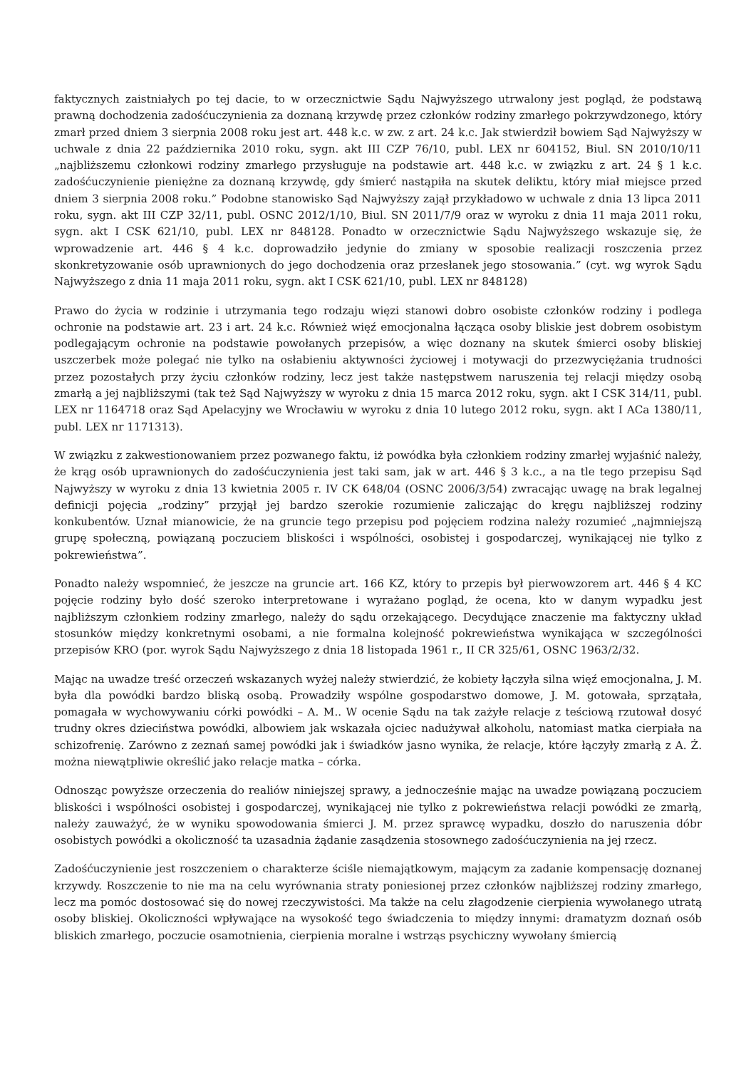faktycznych zaistniałych po tej dacie, to w orzecznictwie Sądu Najwyższego utrwalony jest pogląd, że podstawą prawną dochodzenia zadośćuczynienia za doznaną krzywdę przez członków rodziny zmarłego pokrzywdzonego, który zmarł przed dniem 3 sierpnia 2008 roku jest art. 448 k.c. w zw. z art. 24 k.c. Jak stwierdził bowiem Sąd Najwyższy w uchwale z dnia 22 października 2010 roku, sygn. akt III CZP 76/10, publ. LEX nr 604152, Biul. SN 2010/10/11 „najbliższemu członkowi rodziny zmarłego przysługuje na podstawie art. 448 k.c. w związku z art. 24 § 1 k.c. zadośćuczynienie pieniężne za doznaną krzywdę, gdy śmierć nastąpiła na skutek deliktu, który miał miejsce przed dniem 3 sierpnia 2008 roku.” Podobne stanowisko Sąd Najwyższy zajął przykładowo w uchwale z dnia 13 lipca 2011 roku, sygn. akt III CZP 32/11, publ. OSNC 2012/1/10, Biul. SN 2011/7/9 oraz w wyroku z dnia 11 maja 2011 roku, sygn. akt I CSK 621/10, publ. LEX nr 848128. Ponadto w orzecznictwie Sądu Najwyższego wskazuje się, że wprowadzenie art. 446 § 4 k.c. doprowadziło jedynie do zmiany w sposobie realizacji roszczenia przez skonkretyzowanie osób uprawnionych do jego dochodzenia oraz przesłanek jego stosowania.” (cyt. wg wyrok Sądu Najwyższego z dnia 11 maja 2011 roku, sygn. akt I CSK 621/10, publ. LEX nr 848128)
Prawo do życia w rodzinie i utrzymania tego rodzaju więzi stanowi dobro osobiste członków rodziny i podlega ochronie na podstawie art. 23 i art. 24 k.c. Również więź emocjonalna łącząca osoby bliskie jest dobrem osobistym podlegającym ochronie na podstawie powołanych przepisów, a więc doznany na skutek śmierci osoby bliskiej uszczerbek może polegać nie tylko na osłabieniu aktywności życiowej i motywacji do przezwyciężania trudności przez pozostałych przy życiu członków rodziny, lecz jest także następstwem naruszenia tej relacji między osobą zmarłą a jej najbliższymi (tak też Sąd Najwyższy w wyroku z dnia 15 marca 2012 roku, sygn. akt I CSK 314/11, publ. LEX nr 1164718 oraz Sąd Apelacyjny we Wrocławiu w wyroku z dnia 10 lutego 2012 roku, sygn. akt I ACa 1380/11, publ. LEX nr 1171313).
W związku z zakwestionowaniem przez pozwanego faktu, iż powódka była członkiem rodziny zmarłej wyjaśnić należy, że krąg osób uprawnionych do zadośćuczynienia jest taki sam, jak w art. 446 § 3 k.c., a na tle tego przepisu Sąd Najwyższy w wyroku z dnia 13 kwietnia 2005 r. IV CK 648/04 (OSNC 2006/3/54) zwracając uwagę na brak legalnej definicji pojęcia „rodziny” przyjął jej bardzo szerokie rozumienie zaliczając do kręgu najbliższej rodziny konkubentów. Uznał mianowicie, że na gruncie tego przepisu pod pojęciem rodzina należy rozumieć „najmniejszą grupę społeczną, powiązaną poczuciem bliskości i wspólności, osobistej i gospodarczej, wynikającej nie tylko z pokrewieństwa”.
Ponadto należy wspomnieć, że jeszcze na gruncie art. 166 KZ, który to przepis był pierwowzorem art. 446 § 4 KC pojęcie rodziny było dość szeroko interpretowane i wyrażano pogląd, że ocena, kto w danym wypadku jest najbliższym członkiem rodziny zmarłego, należy do sądu orzekającego. Decydujące znaczenie ma faktyczny układ stosunków między konkretnymi osobami, a nie formalna kolejność pokrewieństwa wynikająca w szczególności przepisów KRO (por. wyrok Sądu Najwyższego z dnia 18 listopada 1961 r., II CR 325/61, OSNC 1963/2/32.
Mając na uwadze treść orzeczeń wskazanych wyżej należy stwierdzić, że kobiety łączyła silna więź emocjonalna, J. M. była dla powódki bardzo bliską osobą. Prowadziły wspólne gospodarstwo domowe, J. M. gotowała, sprzątała, pomagała w wychowywaniu córki powódki – A. M.. W ocenie Sądu na tak zażyłe relacje z teściową rzutował dosyć trudny okres dzieciństwa powódki, albowiem jak wskazała ojciec nadużywał alkoholu, natomiast matka cierpiała na schizofrenię. Zarówno z zeznań samej powódki jak i świadków jasno wynika, że relacje, które łączyły zmarłą z A. Ż. można niewątpliwie określić jako relacje matka – córka.
Odnosząc powyższe orzeczenia do realiów niniejszej sprawy, a jednocześnie mając na uwadze powiązaną poczuciem bliskości i wspólności osobistej i gospodarczej, wynikającej nie tylko z pokrewieństwa relacji powódki ze zmarłą, należy zauważyć, że w wyniku spowodowania śmierci J. M. przez sprawcę wypadku, doszło do naruszenia dóbr osobistych powódki a okoliczność ta uzasadnia żądanie zasądzenia stosownego zadośćuczynienia na jej rzecz.
Zadośćuczynienie jest roszczeniem o charakterze ściśle niemajątkowym, mającym za zadanie kompensację doznanej krzywdy. Roszczenie to nie ma na celu wyrównania straty poniesionej przez członków najbliższej rodziny zmarłego, lecz ma pomóc dostosować się do nowej rzeczywistości. Ma także na celu złagodzenie cierpienia wywołanego utratą osoby bliskiej. Okoliczności wpływające na wysokość tego świadczenia to między innymi: dramatyzm doznań osób bliskich zmarłego, poczucie osamotnienia, cierpienia moralne i wstrząs psychiczny wywołany śmiercią